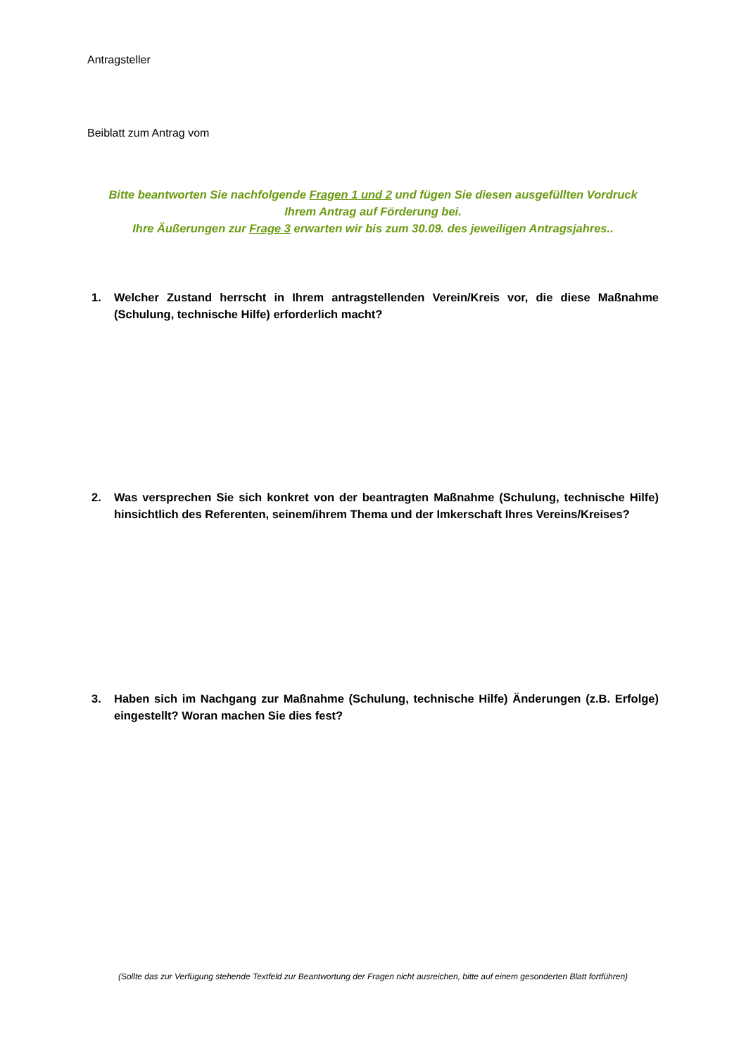Antragsteller
Beiblatt zum Antrag vom
Bitte beantworten Sie nachfolgende Fragen 1 und 2 und fügen Sie diesen ausgefüllten Vordruck
Ihrem Antrag auf Förderung bei.
Ihre Äußerungen zur Frage 3 erwarten wir bis zum 30.09. des jeweiligen Antragsjahres..
1. Welcher Zustand herrscht in Ihrem antragstellenden Verein/Kreis vor, die diese Maßnahme (Schulung, technische Hilfe) erforderlich macht?
2. Was versprechen Sie sich konkret von der beantragten Maßnahme (Schulung, technische Hilfe) hinsichtlich des Referenten, seinem/ihrem Thema und der Imkerschaft Ihres Vereins/Kreises?
3. Haben sich im Nachgang zur Maßnahme (Schulung, technische Hilfe) Änderungen (z.B. Erfolge) eingestellt? Woran machen Sie dies fest?
(Sollte das zur Verfügung stehende Textfeld zur Beantwortung der Fragen nicht ausreichen, bitte auf einem gesonderten Blatt fortführen)